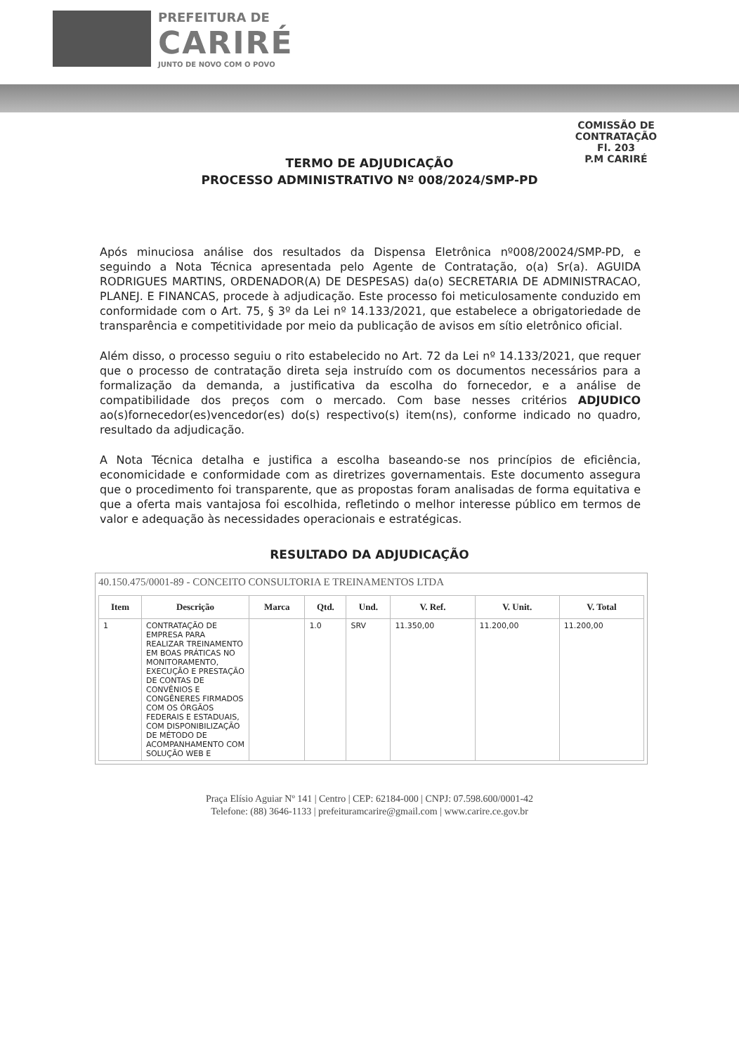PREFEITURA DE
CARIRÉ
JUNTO DE NOVO COM O POVO
COMISSÃO DE CONTRATAÇÃO
Fl. 203
P.M CARIRÉ
TERMO DE ADJUDICAÇÃO
PROCESSO ADMINISTRATIVO Nº 008/2024/SMP-PD
Após minuciosa análise dos resultados da Dispensa Eletrônica nº008/20024/SMP-PD, e seguindo a Nota Técnica apresentada pelo Agente de Contratação, o(a) Sr(a). AGUIDA RODRIGUES MARTINS, ORDENADOR(A) DE DESPESAS) da(o) SECRETARIA DE ADMINISTRACAO, PLANEJ. E FINANCAS, procede à adjudicação. Este processo foi meticulosamente conduzido em conformidade com o Art. 75, § 3º da Lei nº 14.133/2021, que estabelece a obrigatoriedade de transparência e competitividade por meio da publicação de avisos em sítio eletrônico oficial.
Além disso, o processo seguiu o rito estabelecido no Art. 72 da Lei nº 14.133/2021, que requer que o processo de contratação direta seja instruído com os documentos necessários para a formalização da demanda, a justificativa da escolha do fornecedor, e a análise de compatibilidade dos preços com o mercado. Com base nesses critérios ADJUDICO ao(s)fornecedor(es)vencedor(es) do(s) respectivo(s) item(ns), conforme indicado no quadro, resultado da adjudicação.
A Nota Técnica detalha e justifica a escolha baseando-se nos princípios de eficiência, economicidade e conformidade com as diretrizes governamentais. Este documento assegura que o procedimento foi transparente, que as propostas foram analisadas de forma equitativa e que a oferta mais vantajosa foi escolhida, refletindo o melhor interesse público em termos de valor e adequação às necessidades operacionais e estratégicas.
RESULTADO DA ADJUDICAÇÃO
40.150.475/0001-89 - CONCEITO CONSULTORIA E TREINAMENTOS LTDA
| Item | Descrição | Marca | Qtd. | Und. | V. Ref. | V. Unit. | V. Total |
| --- | --- | --- | --- | --- | --- | --- | --- |
| 1 | CONTRATAÇÃO DE EMPRESA PARA REALIZAR TREINAMENTO EM BOAS PRÁTICAS NO MONITORAMENTO, EXECUÇÃO E PRESTAÇÃO DE CONTAS DE CONVÊNIOS E CONGÊNERES FIRMADOS COM OS ÓRGÃOS FEDERAIS E ESTADUAIS, COM DISPONIBILIZAÇÃO DE MÉTODO DE ACOMPANHAMENTO COM SOLUÇÃO WEB E | | 1.0 | SRV | 11.350,00 | 11.200,00 | 11.200,00 |
Praça Elísio Aguiar Nº 141 | Centro | CEP: 62184-000 | CNPJ: 07.598.600/0001-42
Telefone: (88) 3646-1133 | prefeituramcarire@gmail.com | www.carire.ce.gov.br